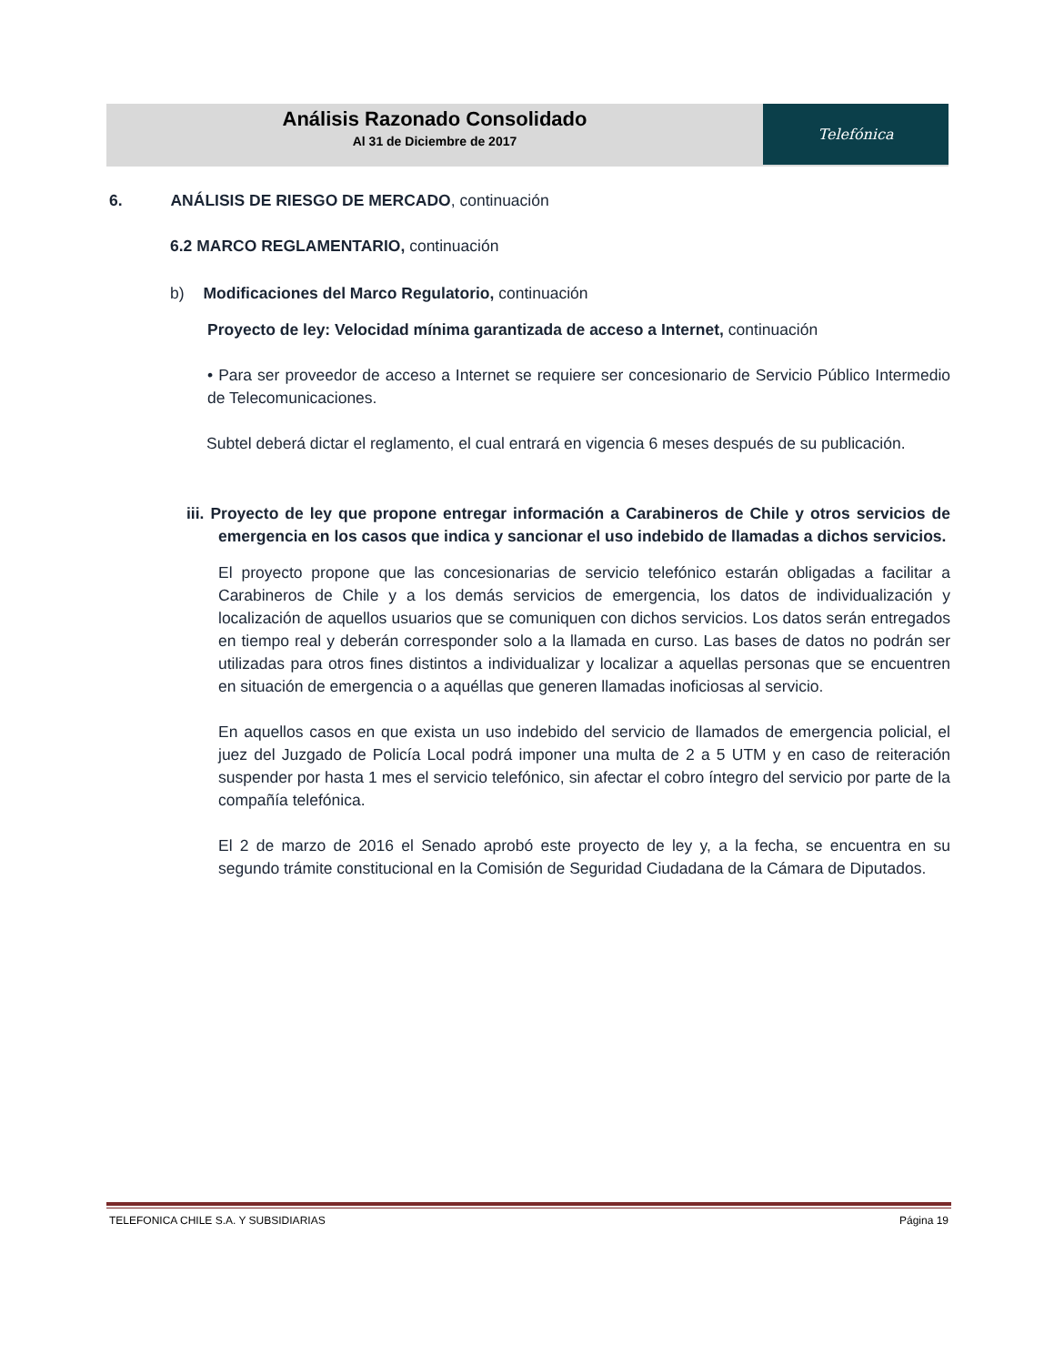Análisis Razonado Consolidado
Al 31 de Diciembre de 2017
Telefónica
6. ANÁLISIS DE RIESGO DE MERCADO, continuación
6.2 MARCO REGLAMENTARIO, continuación
b) Modificaciones del Marco Regulatorio, continuación
Proyecto de ley: Velocidad mínima garantizada de acceso a Internet, continuación
• Para ser proveedor de acceso a Internet se requiere ser concesionario de Servicio Público Intermedio de Telecomunicaciones.
Subtel deberá dictar el reglamento, el cual entrará en vigencia 6 meses después de su publicación.
iii. Proyecto de ley que propone entregar información a Carabineros de Chile y otros servicios de emergencia en los casos que indica y sancionar el uso indebido de llamadas a dichos servicios.
El proyecto propone que las concesionarias de servicio telefónico estarán obligadas a facilitar a Carabineros de Chile y a los demás servicios de emergencia, los datos de individualización y localización de aquellos usuarios que se comuniquen con dichos servicios. Los datos serán entregados en tiempo real y deberán corresponder solo a la llamada en curso. Las bases de datos no podrán ser utilizadas para otros fines distintos a individualizar y localizar a aquellas personas que se encuentren en situación de emergencia o a aquéllas que generen llamadas inoficiosas al servicio.
En aquellos casos en que exista un uso indebido del servicio de llamados de emergencia policial, el juez del Juzgado de Policía Local podrá imponer una multa de 2 a 5 UTM y en caso de reiteración suspender por hasta 1 mes el servicio telefónico, sin afectar el cobro íntegro del servicio por parte de la compañía telefónica.
El 2 de marzo de 2016 el Senado aprobó este proyecto de ley y, a la fecha, se encuentra en su segundo trámite constitucional en la Comisión de Seguridad Ciudadana de la Cámara de Diputados.
TELEFONICA CHILE S.A. Y SUBSIDIARIAS Página 19